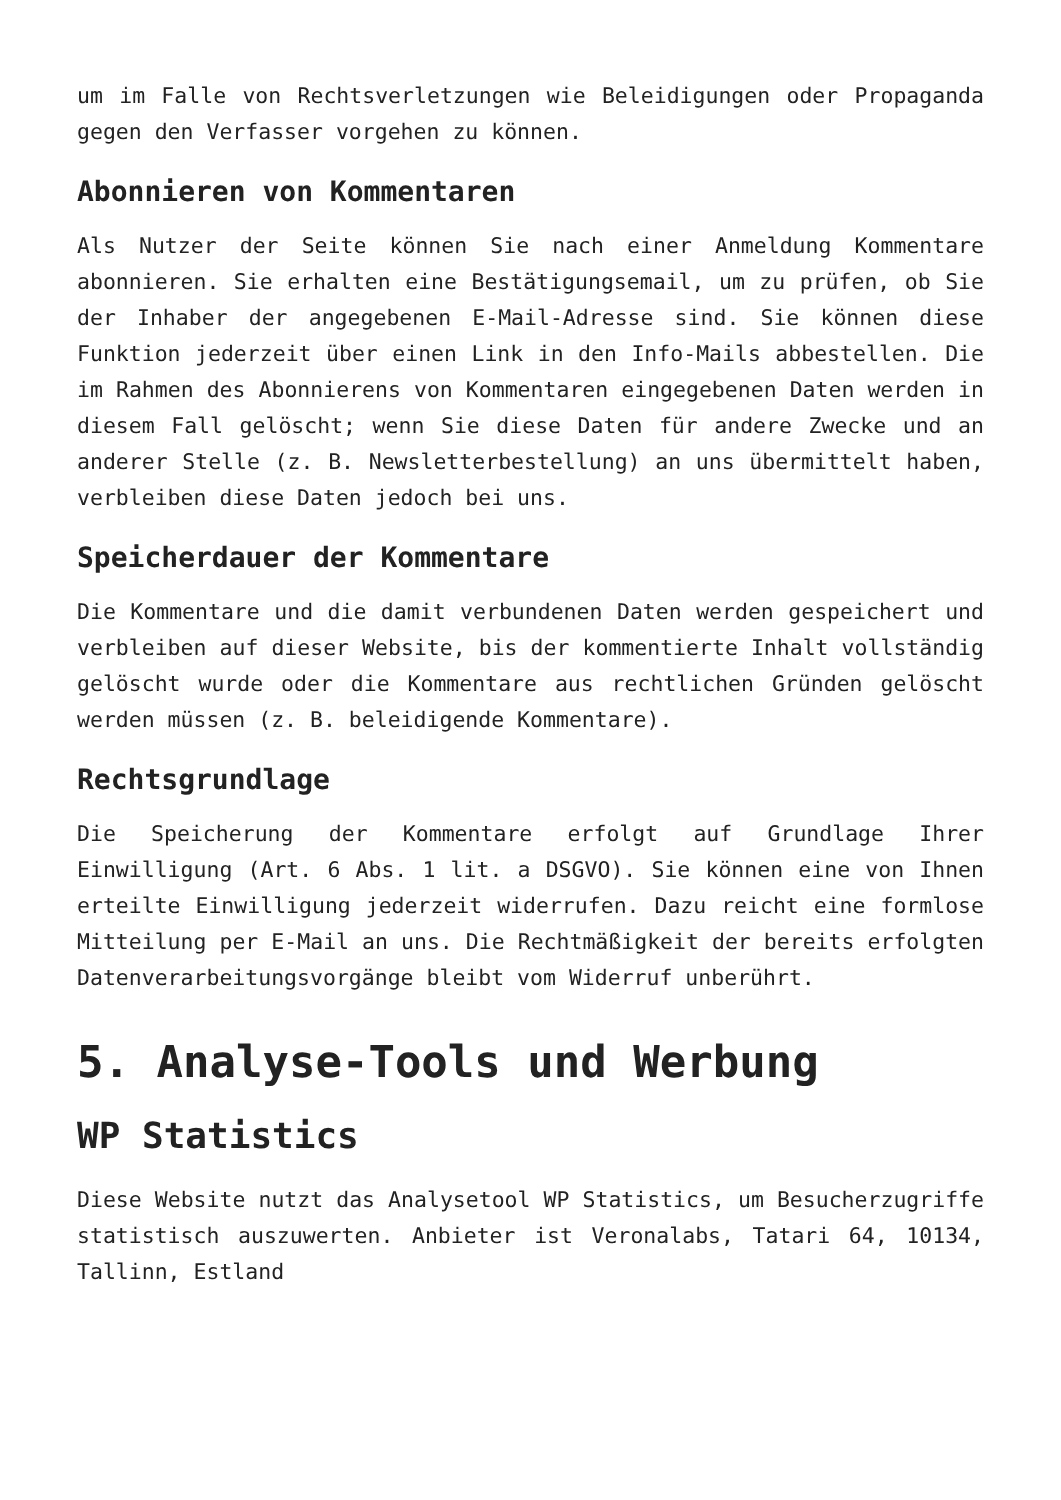um im Falle von Rechtsverletzungen wie Beleidigungen oder Propaganda gegen den Verfasser vorgehen zu können.
Abonnieren von Kommentaren
Als Nutzer der Seite können Sie nach einer Anmeldung Kommentare abonnieren. Sie erhalten eine Bestätigungsemail, um zu prüfen, ob Sie der Inhaber der angegebenen E-Mail-Adresse sind. Sie können diese Funktion jederzeit über einen Link in den Info-Mails abbestellen. Die im Rahmen des Abonnierens von Kommentaren eingegebenen Daten werden in diesem Fall gelöscht; wenn Sie diese Daten für andere Zwecke und an anderer Stelle (z. B. Newsletterbestellung) an uns übermittelt haben, verbleiben diese Daten jedoch bei uns.
Speicherdauer der Kommentare
Die Kommentare und die damit verbundenen Daten werden gespeichert und verbleiben auf dieser Website, bis der kommentierte Inhalt vollständig gelöscht wurde oder die Kommentare aus rechtlichen Gründen gelöscht werden müssen (z. B. beleidigende Kommentare).
Rechtsgrundlage
Die Speicherung der Kommentare erfolgt auf Grundlage Ihrer Einwilligung (Art. 6 Abs. 1 lit. a DSGVO). Sie können eine von Ihnen erteilte Einwilligung jederzeit widerrufen. Dazu reicht eine formlose Mitteilung per E-Mail an uns. Die Rechtmäßigkeit der bereits erfolgten Datenverarbeitungsvorgänge bleibt vom Widerruf unberührt.
5. Analyse-Tools und Werbung
WP Statistics
Diese Website nutzt das Analysetool WP Statistics, um Besucherzugriffe statistisch auszuwerten. Anbieter ist Veronalabs, Tatari 64, 10134, Tallinn, Estland